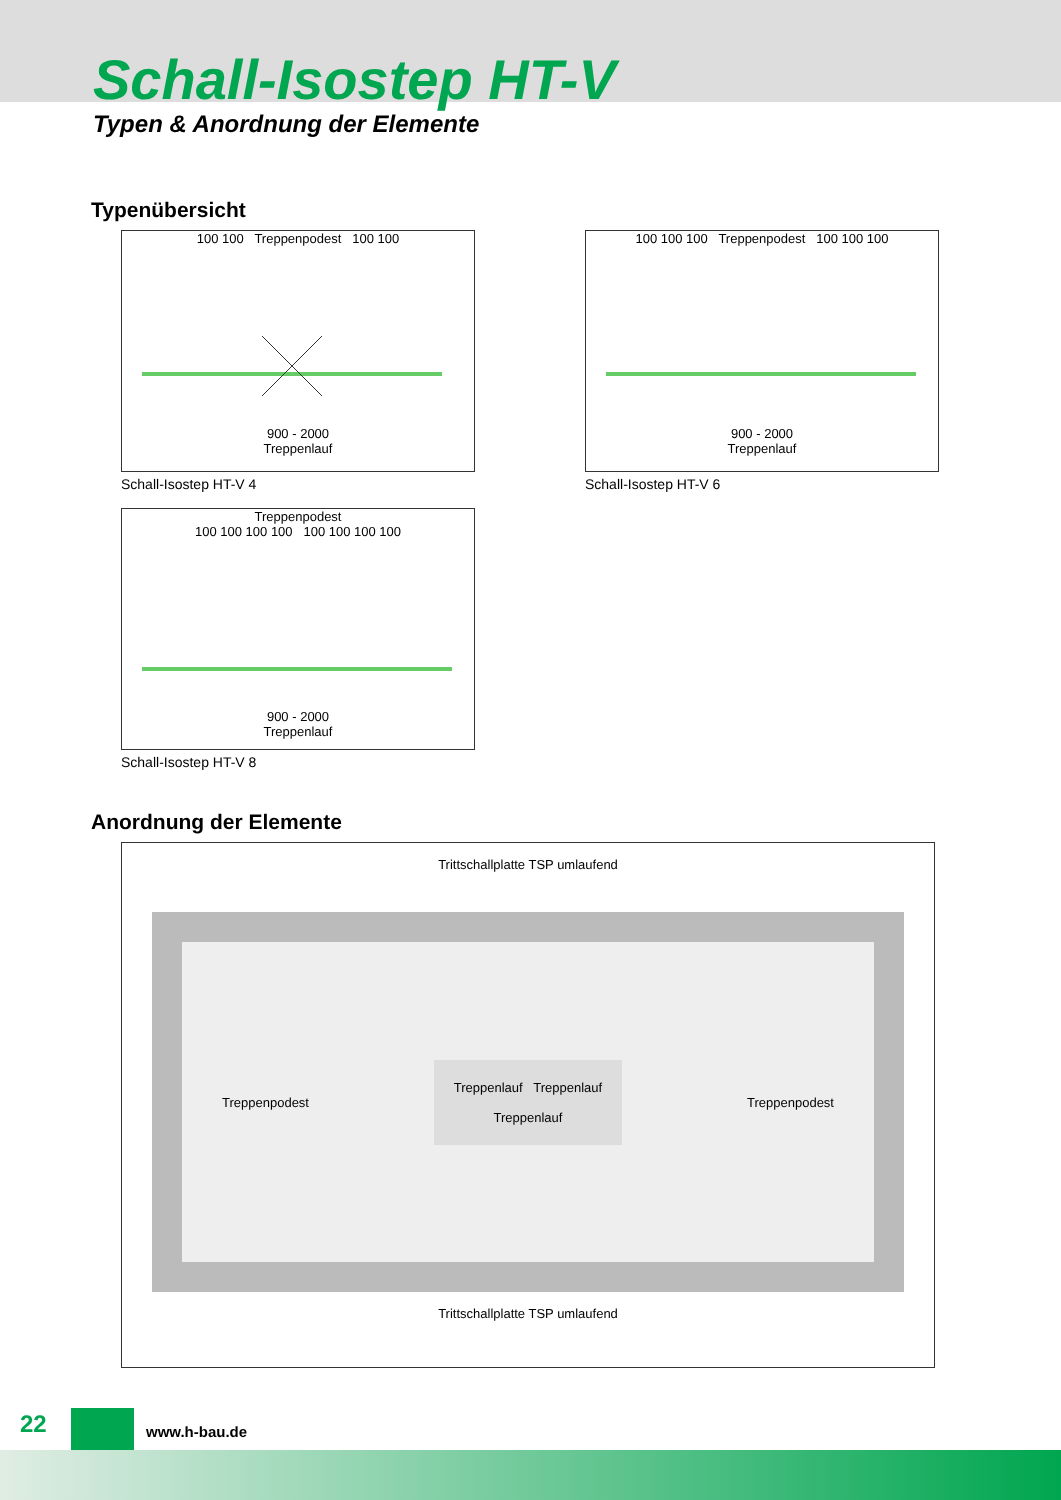Schall-Isostep HT-V
Typen & Anordnung der Elemente
Typenübersicht
100 100 Treppenpodest 100 100
900 - 2000
Treppenlauf
Schall-Isostep HT-V 4
100 100 100 Treppenpodest 100 100 100
900 - 2000
Treppenlauf
Schall-Isostep HT-V 6
Treppenpodest
100 100 100 100 100 100 100 100
900 - 2000
Treppenlauf
Schall-Isostep HT-V 8
Anordnung der Elemente
Trittschallplatte TSP umlaufend
Treppenpodest Treppenlauf Treppenlauf
Treppenlauf Treppenpodest
Trittschallplatte TSP umlaufend
22 www.h-bau.de